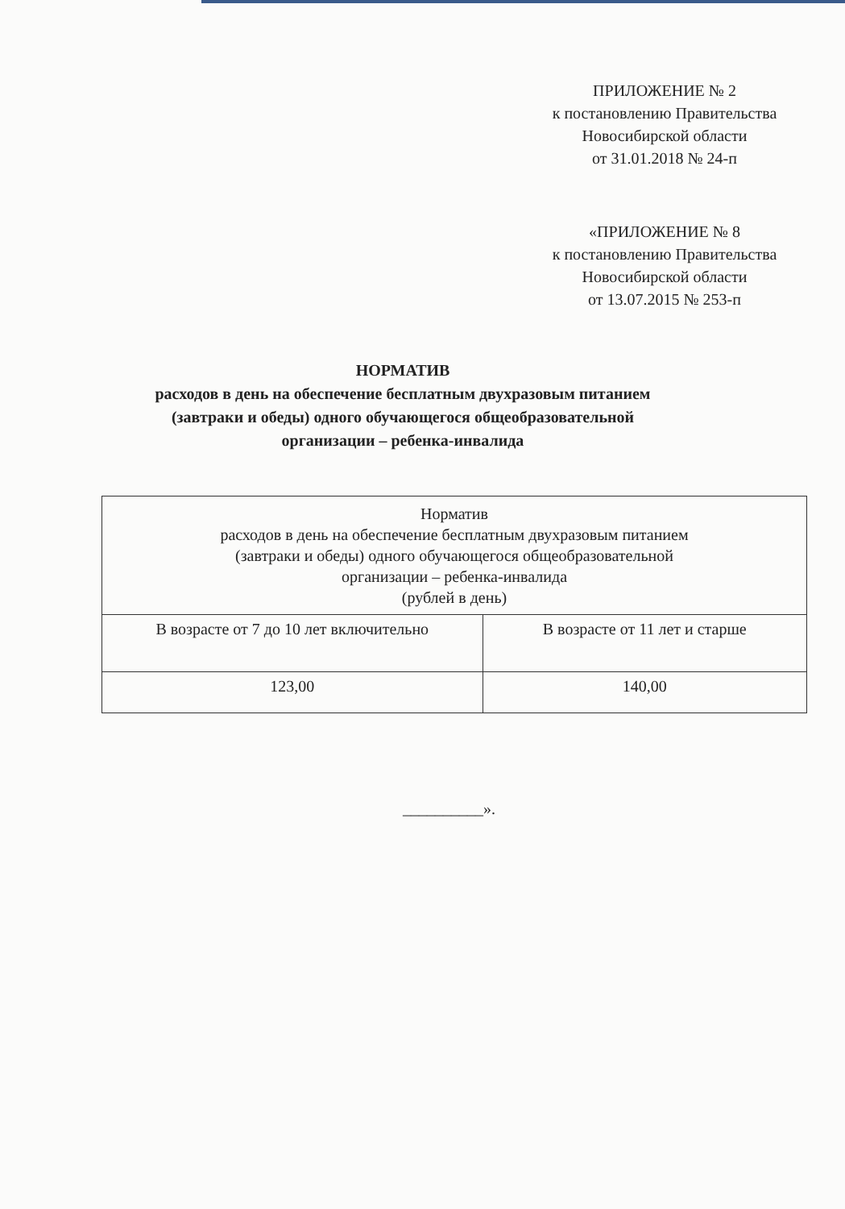ПРИЛОЖЕНИЕ № 2
к постановлению Правительства
Новосибирской области
от 31.01.2018 № 24-п
«ПРИЛОЖЕНИЕ № 8
к постановлению Правительства
Новосибирской области
от 13.07.2015 № 253-п
НОРМАТИВ
расходов в день на обеспечение бесплатным двухразовым питанием
(завтраки и обеды) одного обучающегося общеобразовательной
организации – ребенка-инвалида
| Норматив расходов в день на обеспечение бесплатным двухразовым питанием (завтраки и обеды) одного обучающегося общеобразовательной организации – ребенка-инвалида (рублей в день) | |
| --- | --- |
| В возрасте от 7 до 10 лет включительно | В возрасте от 11 лет и старше |
| 123,00 | 140,00 |
__________».